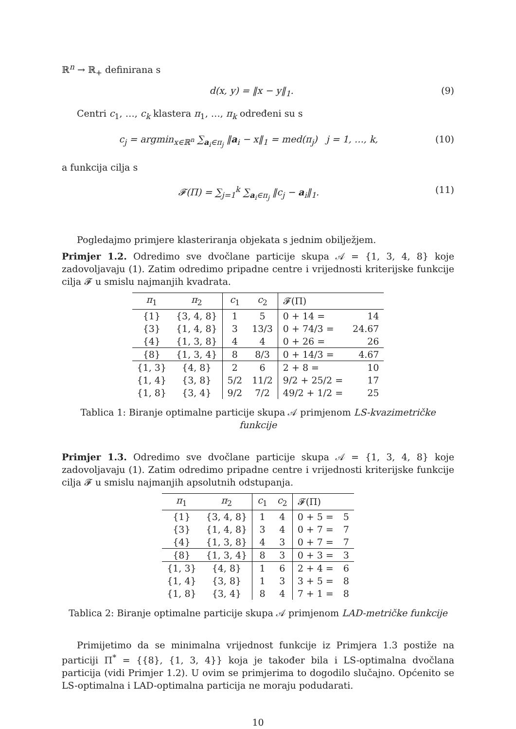ℝ<sup>n</sup> → ℝ<sub>+</sub> definirana s
d(x, y) = ‖x − y‖<sub>1</sub>. (9)
Centri c<sub>1</sub>, …, c<sub>k</sub> klastera π<sub>1</sub>, …, π<sub>k</sub> određeni su s
c<sub>j</sub> = argmin<sub>x∈ℝ<sup>n</sup></sub> ∑<sub>a<sub>i</sub>∈π<sub>j</sub></sub> ‖a<sub>i</sub> − x‖<sub>1</sub> = med(π<sub>j</sub>) j = 1, …, k, (10)
a funkcija cilja s
𝓕(Π) = ∑<sub>j=1</sub><sup>k</sup> ∑<sub>a<sub>i</sub>∈π<sub>j</sub></sub> ‖c<sub>j</sub> − a<sub>i</sub>‖<sub>1</sub>. (11)
Pogledajmo primjere klasteriranja objekata s jednim obilježjem.
Primjer 1.2. Odredimo sve dvočlane particije skupa 𝒜 = {1, 3, 4, 8} koje zadovoljavaju (1). Zatim odredimo pripadne centre i vrijednosti kriterijske funkcije cilja 𝓕 u smislu najmanjih kvadrata.
| π<sub>1</sub> | π<sub>2</sub> | c<sub>1</sub> | c<sub>2</sub> | 𝓕(Π) | |
| --- | --- | --- | --- | --- | --- |
| {1} | {3, 4, 8} | 1 | 5 | 0 + 14 = | 14 |
| {3} | {1, 4, 8} | 3 | 13/3 | 0 + 74/3 = | 24.67 |
| {4} | {1, 3, 8} | 4 | 4 | 0 + 26 = | 26 |
| {8} | {1, 3, 4} | 8 | 8/3 | 0 + 14/3 = | 4.67 |
| {1, 3} | {4, 8} | 2 | 6 | 2 + 8 = | 10 |
| {1, 4} | {3, 8} | 5/2 | 11/2 | 9/2 + 25/2 = | 17 |
| {1, 8} | {3, 4} | 9/2 | 7/2 | 49/2 + 1/2 = | 25 |
Tablica 1: Biranje optimalne particije skupa 𝒜 primjenom LS-kvazimetričke funkcije
Primjer 1.3. Odredimo sve dvočlane particije skupa 𝒜 = {1, 3, 4, 8} koje zadovoljavaju (1). Zatim odredimo pripadne centre i vrijednosti kriterijske funkcije cilja 𝓕 u smislu najmanjih apsolutnih odstupanja.
| π<sub>1</sub> | π<sub>2</sub> | c<sub>1</sub> | c<sub>2</sub> | 𝓕(Π) | |
| --- | --- | --- | --- | --- | --- |
| {1} | {3, 4, 8} | 1 | 4 | 0 + 5 = | 5 |
| {3} | {1, 4, 8} | 3 | 4 | 0 + 7 = | 7 |
| {4} | {1, 3, 8} | 4 | 3 | 0 + 7 = | 7 |
| {8} | {1, 3, 4} | 8 | 3 | 0 + 3 = | 3 |
| {1, 3} | {4, 8} | 1 | 6 | 2 + 4 = | 6 |
| {1, 4} | {3, 8} | 1 | 3 | 3 + 5 = | 8 |
| {1, 8} | {3, 4} | 8 | 4 | 7 + 1 = | 8 |
Tablica 2: Biranje optimalne particije skupa 𝒜 primjenom LAD-metričke funkcije
Primijetimo da se minimalna vrijednost funkcije iz Primjera 1.3 postiže na particiji Π<sup>*</sup> = {{8}, {1, 3, 4}} koja je također bila i LS-optimalna dvočlana particija (vidi Primjer 1.2). U ovim se primjerima to dogodilo slučajno. Općenito se LS-optimalna i LAD-optimalna particija ne moraju podudarati.
10